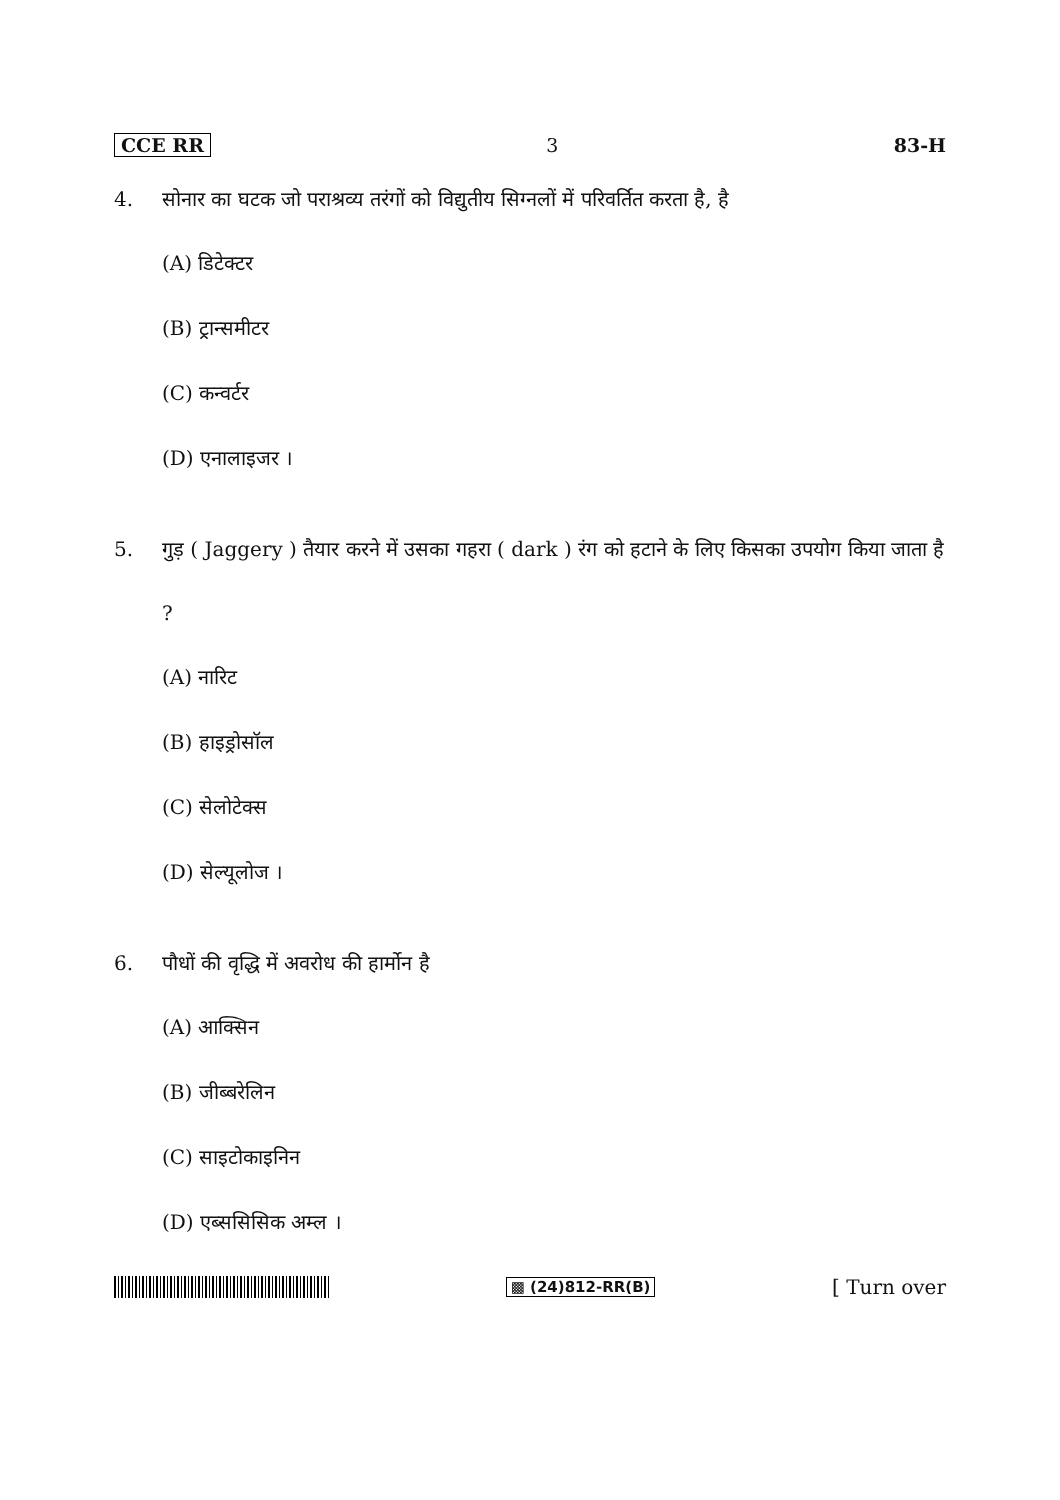CCE RR 3 83-H
4. सोनार का घटक जो पराश्रव्य तरंगों को विद्युतीय सिग्नलों में परिवर्तित करता है, है
(A) डिटेक्टर
(B) ट्रान्समीटर
(C) कन्वर्टर
(D) एनालाइजर ।
5. गुड़ ( Jaggery ) तैयार करने में उसका गहरा ( dark ) रंग को हटाने के लिए किसका उपयोग किया जाता है ?
(A) नारिट
(B) हाइड्रोसॉल
(C) सेलोटेक्स
(D) सेल्यूलोज ।
6. पौधों की वृद्धि में अवरोध की हार्मोन है
(A) आक्सिन
(B) जीब्बरेलिन
(C) साइटोकाइनिन
(D) एब्ससिसिक अम्ल ।
▩ (24)812-RR(B) [ Turn over